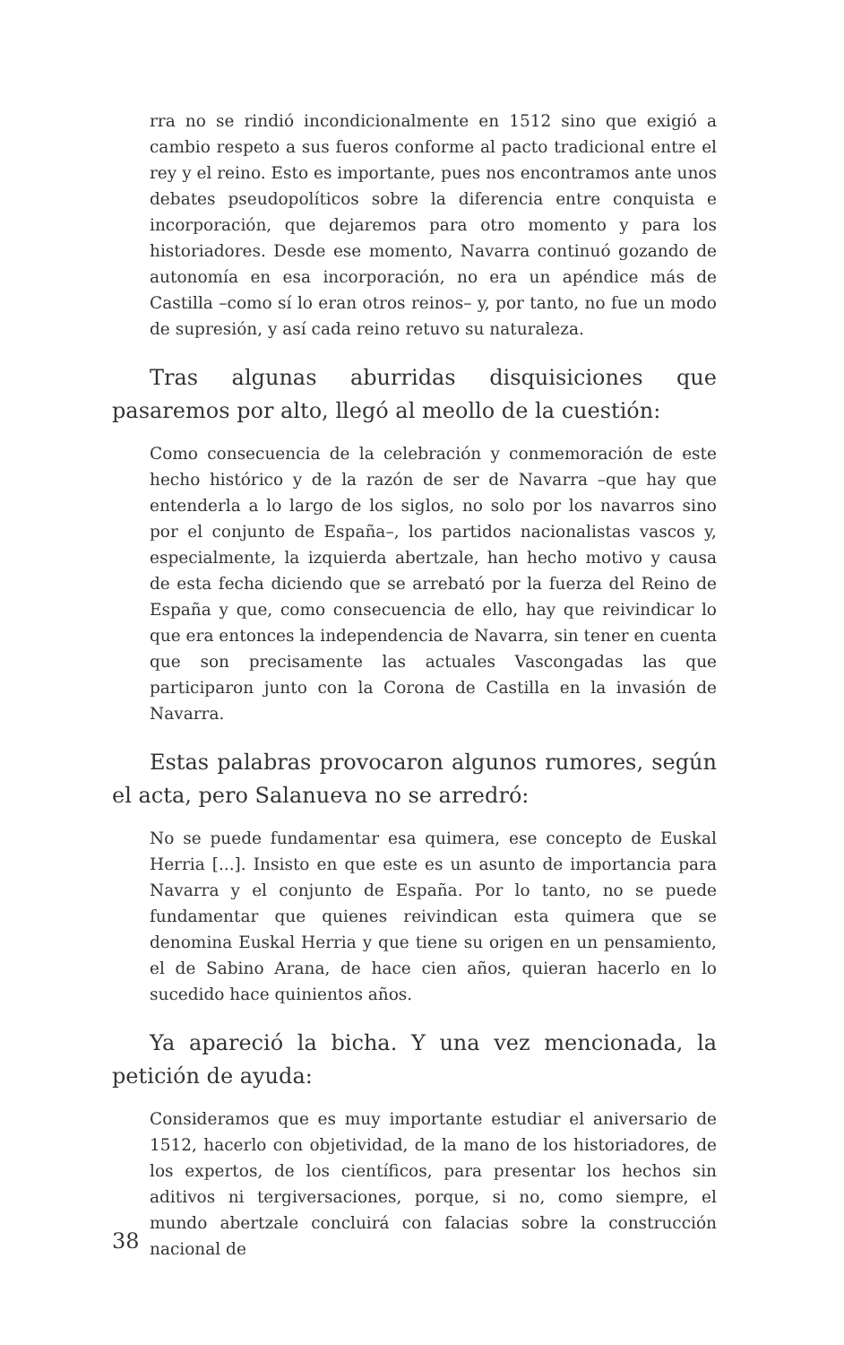rra no se rindió incondicionalmente en 1512 sino que exigió a cambio respeto a sus fueros conforme al pacto tradicional entre el rey y el reino. Esto es importante, pues nos encontramos ante unos debates pseudopolíticos sobre la diferencia entre conquista e incorporación, que dejaremos para otro momento y para los historiadores. Desde ese momento, Navarra continuó gozando de autonomía en esa incorporación, no era un apéndice más de Castilla –como sí lo eran otros reinos– y, por tanto, no fue un modo de supresión, y así cada reino retuvo su naturaleza.
Tras algunas aburridas disquisiciones que pasaremos por alto, llegó al meollo de la cuestión:
Como consecuencia de la celebración y conmemoración de este hecho histórico y de la razón de ser de Navarra –que hay que entenderla a lo largo de los siglos, no solo por los navarros sino por el conjunto de España–, los partidos nacionalistas vascos y, especialmente, la izquierda abertzale, han hecho motivo y causa de esta fecha diciendo que se arrebató por la fuerza del Reino de España y que, como consecuencia de ello, hay que reivindicar lo que era entonces la independencia de Navarra, sin tener en cuenta que son precisamente las actuales Vascongadas las que participaron junto con la Corona de Castilla en la invasión de Navarra.
Estas palabras provocaron algunos rumores, según el acta, pero Salanueva no se arredró:
No se puede fundamentar esa quimera, ese concepto de Euskal Herria [...]. Insisto en que este es un asunto de importancia para Navarra y el conjunto de España. Por lo tanto, no se puede fundamentar que quienes reivindican esta quimera que se denomina Euskal Herria y que tiene su origen en un pensamiento, el de Sabino Arana, de hace cien años, quieran hacerlo en lo sucedido hace quinientos años.
Ya apareció la bicha. Y una vez mencionada, la petición de ayuda:
Consideramos que es muy importante estudiar el aniversario de 1512, hacerlo con objetividad, de la mano de los historiadores, de los expertos, de los científicos, para presentar los hechos sin aditivos ni tergiversaciones, porque, si no, como siempre, el mundo abertzale concluirá con falacias sobre la construcción nacional de
38